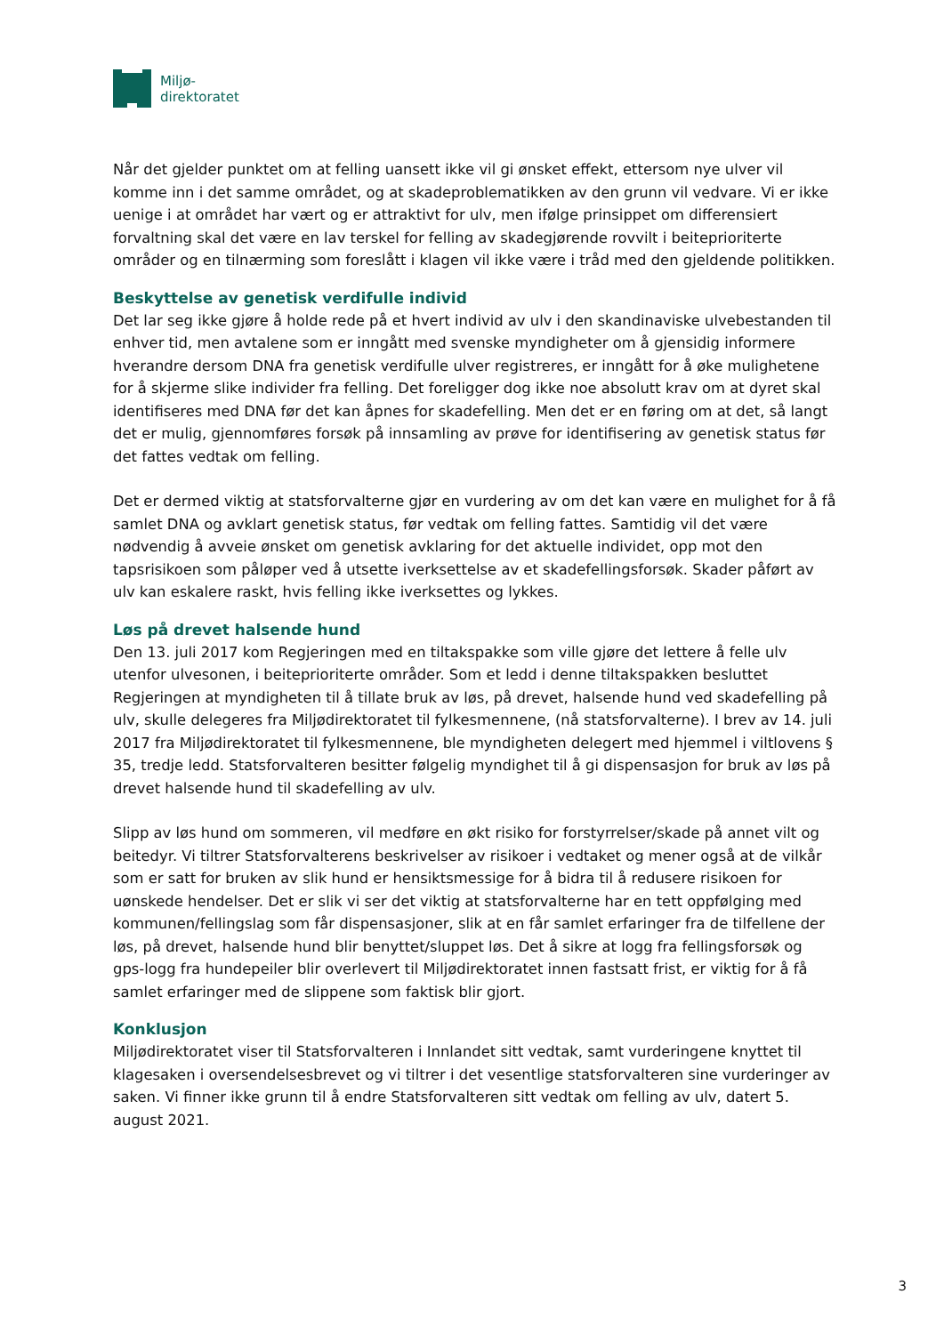Miljø-
direktoratet
Når det gjelder punktet om at felling uansett ikke vil gi ønsket effekt, ettersom nye ulver vil komme inn i det samme området, og at skadeproblematikken av den grunn vil vedvare. Vi er ikke uenige i at området har vært og er attraktivt for ulv, men ifølge prinsippet om differensiert forvaltning skal det være en lav terskel for felling av skadegjørende rovvilt i beiteprioriterte områder og en tilnærming som foreslått i klagen vil ikke være i tråd med den gjeldende politikken.
Beskyttelse av genetisk verdifulle individ
Det lar seg ikke gjøre å holde rede på et hvert individ av ulv i den skandinaviske ulvebestanden til enhver tid, men avtalene som er inngått med svenske myndigheter om å gjensidig informere hverandre dersom DNA fra genetisk verdifulle ulver registreres, er inngått for å øke mulighetene for å skjerme slike individer fra felling. Det foreligger dog ikke noe absolutt krav om at dyret skal identifiseres med DNA før det kan åpnes for skadefelling. Men det er en føring om at det, så langt det er mulig, gjennomføres forsøk på innsamling av prøve for identifisering av genetisk status før det fattes vedtak om felling.
Det er dermed viktig at statsforvalterne gjør en vurdering av om det kan være en mulighet for å få samlet DNA og avklart genetisk status, før vedtak om felling fattes. Samtidig vil det være nødvendig å avveie ønsket om genetisk avklaring for det aktuelle individet, opp mot den tapsrisikoen som påløper ved å utsette iverksettelse av et skadefellingsforsøk. Skader påført av ulv kan eskalere raskt, hvis felling ikke iverksettes og lykkes.
Løs på drevet halsende hund
Den 13. juli 2017 kom Regjeringen med en tiltakspakke som ville gjøre det lettere å felle ulv utenfor ulvesonen, i beiteprioriterte områder. Som et ledd i denne tiltakspakken besluttet Regjeringen at myndigheten til å tillate bruk av løs, på drevet, halsende hund ved skadefelling på ulv, skulle delegeres fra Miljødirektoratet til fylkesmennene, (nå statsforvalterne). I brev av 14. juli 2017 fra Miljødirektoratet til fylkesmennene, ble myndigheten delegert med hjemmel i viltlovens § 35, tredje ledd. Statsforvalteren besitter følgelig myndighet til å gi dispensasjon for bruk av løs på drevet halsende hund til skadefelling av ulv.
Slipp av løs hund om sommeren, vil medføre en økt risiko for forstyrrelser/skade på annet vilt og beitedyr. Vi tiltrer Statsforvalterens beskrivelser av risikoer i vedtaket og mener også at de vilkår som er satt for bruken av slik hund er hensiktsmessige for å bidra til å redusere risikoen for uønskede hendelser. Det er slik vi ser det viktig at statsforvalterne har en tett oppfølging med kommunen/fellingslag som får dispensasjoner, slik at en får samlet erfaringer fra de tilfellene der løs, på drevet, halsende hund blir benyttet/sluppet løs. Det å sikre at logg fra fellingsforsøk og gps-logg fra hundepeiler blir overlevert til Miljødirektoratet innen fastsatt frist, er viktig for å få samlet erfaringer med de slippene som faktisk blir gjort.
Konklusjon
Miljødirektoratet viser til Statsforvalteren i Innlandet sitt vedtak, samt vurderingene knyttet til klagesaken i oversendelsesbrevet og vi tiltrer i det vesentlige statsforvalteren sine vurderinger av saken. Vi finner ikke grunn til å endre Statsforvalteren sitt vedtak om felling av ulv, datert 5. august 2021.
3